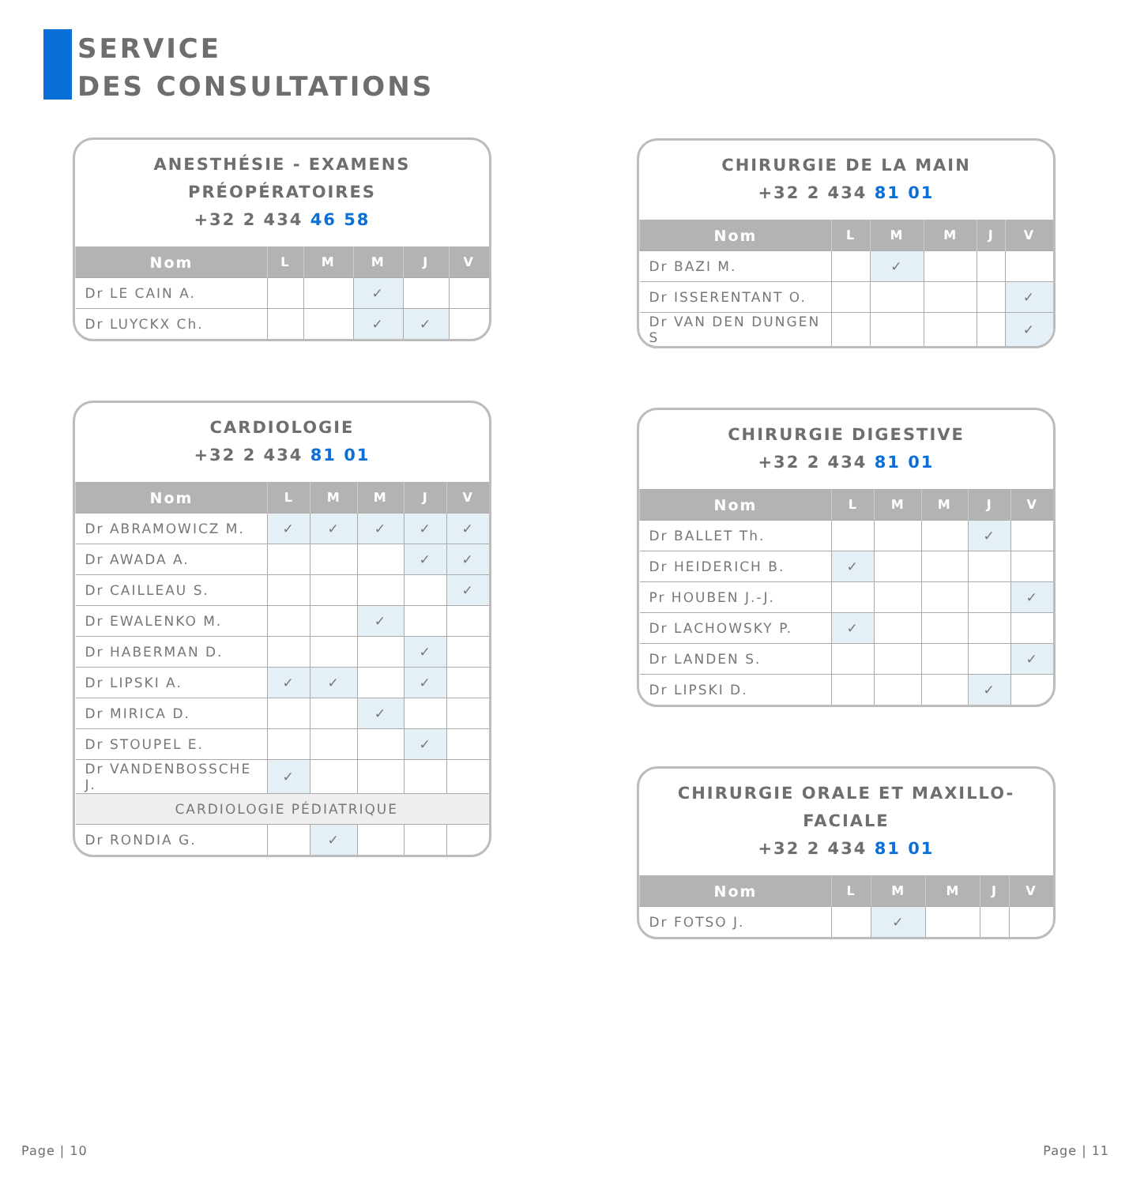SERVICE
DES CONSULTATIONS
ANESTHÉSIE - EXAMENS PRÉOPÉRATOIRES
+32 2 434 46 58
| Nom | L | M | M | J | V |
| --- | --- | --- | --- | --- | --- |
| Dr LE CAIN A. | | | ✓ | | |
| Dr LUYCKX Ch. | | | ✓ | ✓ | |
CARDIOLOGIE
+32 2 434 81 01
| Nom | L | M | M | J | V |
| --- | --- | --- | --- | --- | --- |
| Dr ABRAMOWICZ M. | ✓ | ✓ | ✓ | ✓ | ✓ |
| Dr AWADA A. | | | | ✓ | ✓ |
| Dr CAILLEAU S. | | | | | ✓ |
| Dr EWALENKO M. | | | ✓ | | |
| Dr HABERMAN D. | | | | ✓ | |
| Dr LIPSKI A. | ✓ | ✓ | | ✓ | |
| Dr MIRICA D. | | | ✓ | | |
| Dr STOUPEL E. | | | | ✓ | |
| Dr VANDENBOSSCHE J. | ✓ | | | | |
| CARDIOLOGIE PÉDIATRIQUE | | | | | |
| Dr RONDIA G. | | ✓ | | | |
CHIRURGIE DE LA MAIN
+32 2 434 81 01
| Nom | L | M | M | J | V |
| --- | --- | --- | --- | --- | --- |
| Dr BAZI M. | | ✓ | | | |
| Dr ISSERENTANT O. | | | | | ✓ |
| Dr VAN DEN DUNGEN S | | | | | ✓ |
CHIRURGIE DIGESTIVE
+32 2 434 81 01
| Nom | L | M | M | J | V |
| --- | --- | --- | --- | --- | --- |
| Dr BALLET Th. | | | | ✓ | |
| Dr HEIDERICH B. | ✓ | | | | |
| Pr HOUBEN J.-J. | | | | | ✓ |
| Dr LACHOWSKY P. | ✓ | | | | |
| Dr LANDEN S. | | | | | ✓ |
| Dr LIPSKI D. | | | | ✓ | |
CHIRURGIE ORALE ET MAXILLO-FACIALE
+32 2 434 81 01
| Nom | L | M | M | J | V |
| --- | --- | --- | --- | --- | --- |
| Dr FOTSO J. | | ✓ | | | |
Page | 10 Page | 11